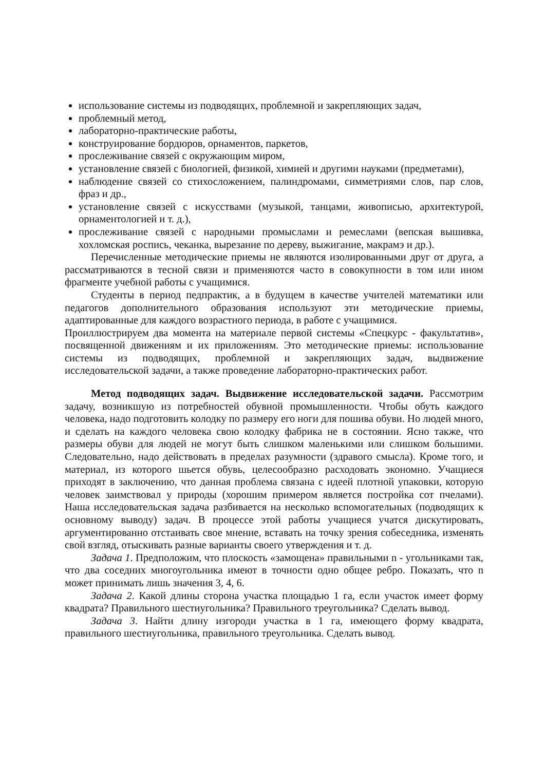использование системы из подводящих, проблемной и закрепляющих задач,
проблемный метод,
лабораторно-практические работы,
конструирование бордюров, орнаментов, паркетов,
прослеживание связей с окружающим миром,
установление связей с биологией, физикой, химией и другими науками (предметами),
наблюдение связей со стихосложением, палиндромами, симметриями слов, пар слов, фраз и др.,
установление связей с искусствами (музыкой, танцами, живописью, архитектурой, орнаментологией и т. д.),
прослеживание связей с народными промыслами и ремеслами (вепская вышивка, хохломская роспись, чеканка, вырезание по дереву, выжигание, макрамэ и др.).
Перечисленные методические приемы не являются изолированными друг от друга, а рассматриваются в тесной связи и применяются часто в совокупности в том или ином фрагменте учебной работы с учащимися.
Студенты в период педпрактик, а в будущем в качестве учителей математики или педагогов дополнительного образования используют эти методические приемы, адаптированные для каждого возрастного периода, в работе с учащимися.
Проиллюстрируем два момента на материале первой системы «Спецкурс - факультатив», посвященной движениям и их приложениям. Это методические приемы: использование системы из подводящих, проблемной и закрепляющих задач, выдвижение исследовательской задачи, а также проведение лабораторно-практических работ.
Метод подводящих задач. Выдвижение исследовательской задачи. Рассмотрим задачу, возникшую из потребностей обувной промышленности. Чтобы обуть каждого человека, надо подготовить колодку по размеру его ноги для пошива обуви. Но людей много, и сделать на каждого человека свою колодку фабрика не в состоянии. Ясно также, что размеры обуви для людей не могут быть слишком маленькими или слишком большими. Следовательно, надо действовать в пределах разумности (здравого смысла). Кроме того, и материал, из которого шьется обувь, целесообразно расходовать экономно. Учащиеся приходят в заключению, что данная проблема связана с идеей плотной упаковки, которую человек заимствовал у природы (хорошим примером является постройка сот пчелами). Наша исследовательская задача разбивается на несколько вспомогательных (подводящих к основному выводу) задач. В процессе этой работы учащиеся учатся дискутировать, аргументированно отстаивать свое мнение, вставать на точку зрения собеседника, изменять свой взгляд, отыскивать разные варианты своего утверждения и т. д.
Задача 1. Предположим, что плоскость «замощена» правильными n - угольниками так, что два соседних многоугольника имеют в точности одно общее ребро. Показать, что n может принимать лишь значения 3, 4, 6.
Задача 2. Какой длины сторона участка площадью 1 га, если участок имеет форму квадрата? Правильного шестиугольника? Правильного треугольника? Сделать вывод.
Задача 3. Найти длину изгороди участка в 1 га, имеющего форму квадрата, правильного шестиугольника, правильного треугольника. Сделать вывод.